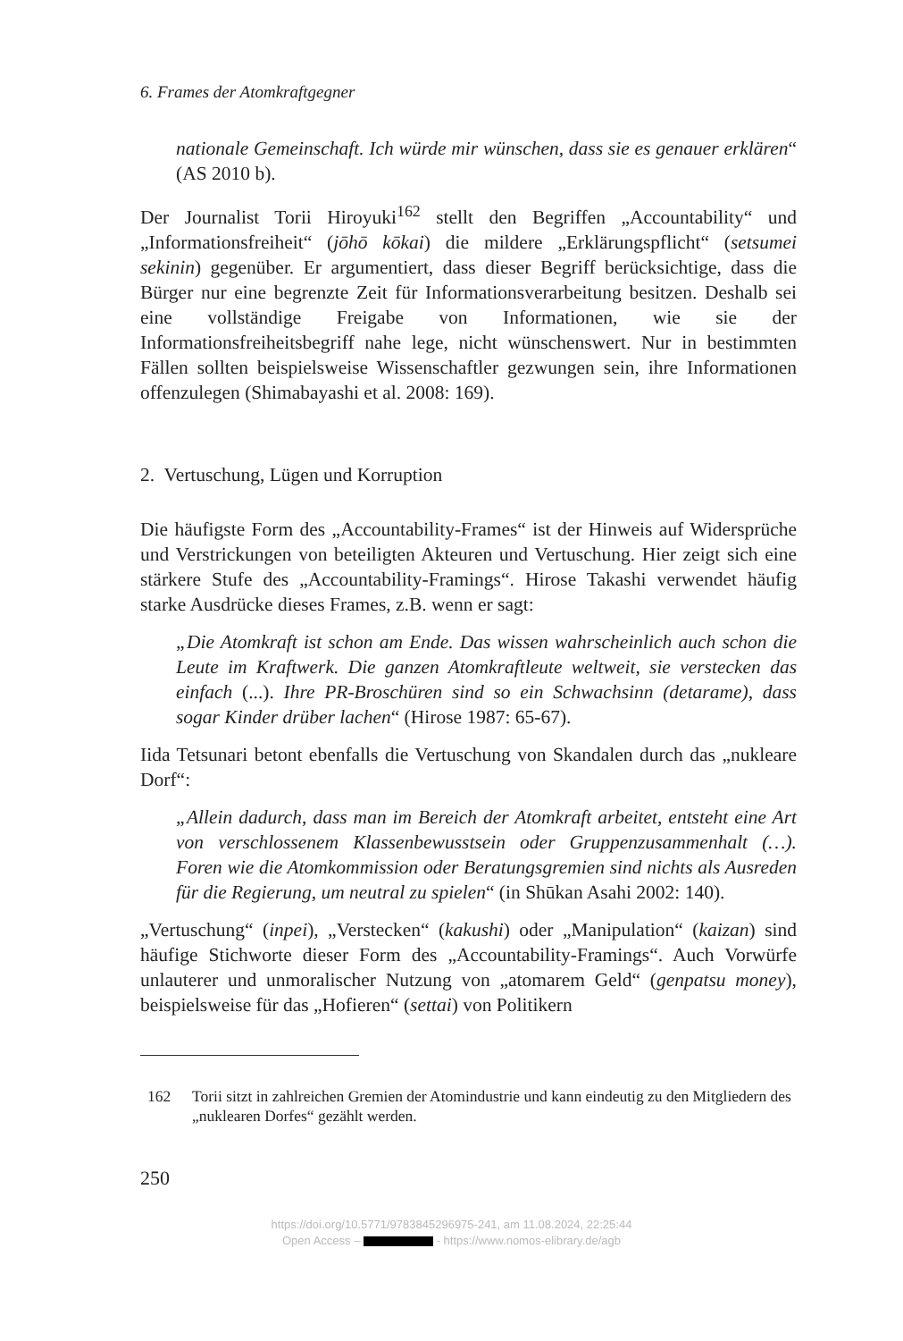6. Frames der Atomkraftgegner
nationale Gemeinschaft. Ich würde mir wünschen, dass sie es genauer erklä­ren“ (AS 2010 b).
Der Journalist Torii Hiroyuki<sup>162</sup> stellt den Begriffen „Accountability“ und „Informationsfreiheit“ (jōhō kōkai) die mildere „Erklärungspflicht“ (setsumei sekinin) gegenüber. Er argumentiert, dass dieser Begriff berücksichtige, dass die Bürger nur eine begrenzte Zeit für Informationsverarbeitung besitzen. Deshalb sei eine vollständige Freigabe von Informationen, wie sie der Informationsfreiheitsbegriff nahe lege, nicht wünschenswert. Nur in bestimmten Fällen sollten beispielsweise Wissenschaftler gezwungen sein, ihre Informationen offenzulegen (Shimabayashi et al. 2008: 169).
2. Vertuschung, Lügen und Korruption
Die häufigste Form des „Accountability-Frames“ ist der Hinweis auf Widersprüche und Verstrickungen von beteiligten Akteuren und Vertuschung. Hier zeigt sich eine stärkere Stufe des „Accountability-Framings“. Hirose Takashi verwendet häufig starke Ausdrücke dieses Frames, z.B. wenn er sagt:
„Die Atomkraft ist schon am Ende. Das wissen wahrscheinlich auch schon die Leute im Kraftwerk. Die ganzen Atomkraftleute weltweit, sie verstecken das einfach (...). Ihre PR-Broschüren sind so ein Schwachsinn (detarame), dass sogar Kinder drüber lachen“ (Hirose 1987: 65-67).
Iida Tetsunari betont ebenfalls die Vertuschung von Skandalen durch das „nukleare Dorf“:
„Allein dadurch, dass man im Bereich der Atomkraft arbeitet, entsteht eine Art von verschlossenem Klassenbewusstsein oder Gruppenzusammenhalt (…). Foren wie die Atomkommission oder Beratungsgremien sind nichts als Ausreden für die Regierung, um neutral zu spielen“ (in Shūkan Asahi 2002: 140).
„Vertuschung“ (inpei), „Verstecken“ (kakushi) oder „Manipulation“ (kaizan) sind häufige Stichworte dieser Form des „Accountability-Framings“. Auch Vorwürfe unlauterer und unmoralischer Nutzung von „atomarem Geld“ (genpatsu money), beispielsweise für das „Hofieren“ (settai) von Politikern
162 Torii sitzt in zahlreichen Gremien der Atomindustrie und kann eindeutig zu den Mitgliedern des „nuklearen Dorfes“ gezählt werden.
250
https://doi.org/10.5771/9783845296975-241, am 11.08.2024, 22:25:44
Open Access – - https://www.nomos-elibrary.de/agb